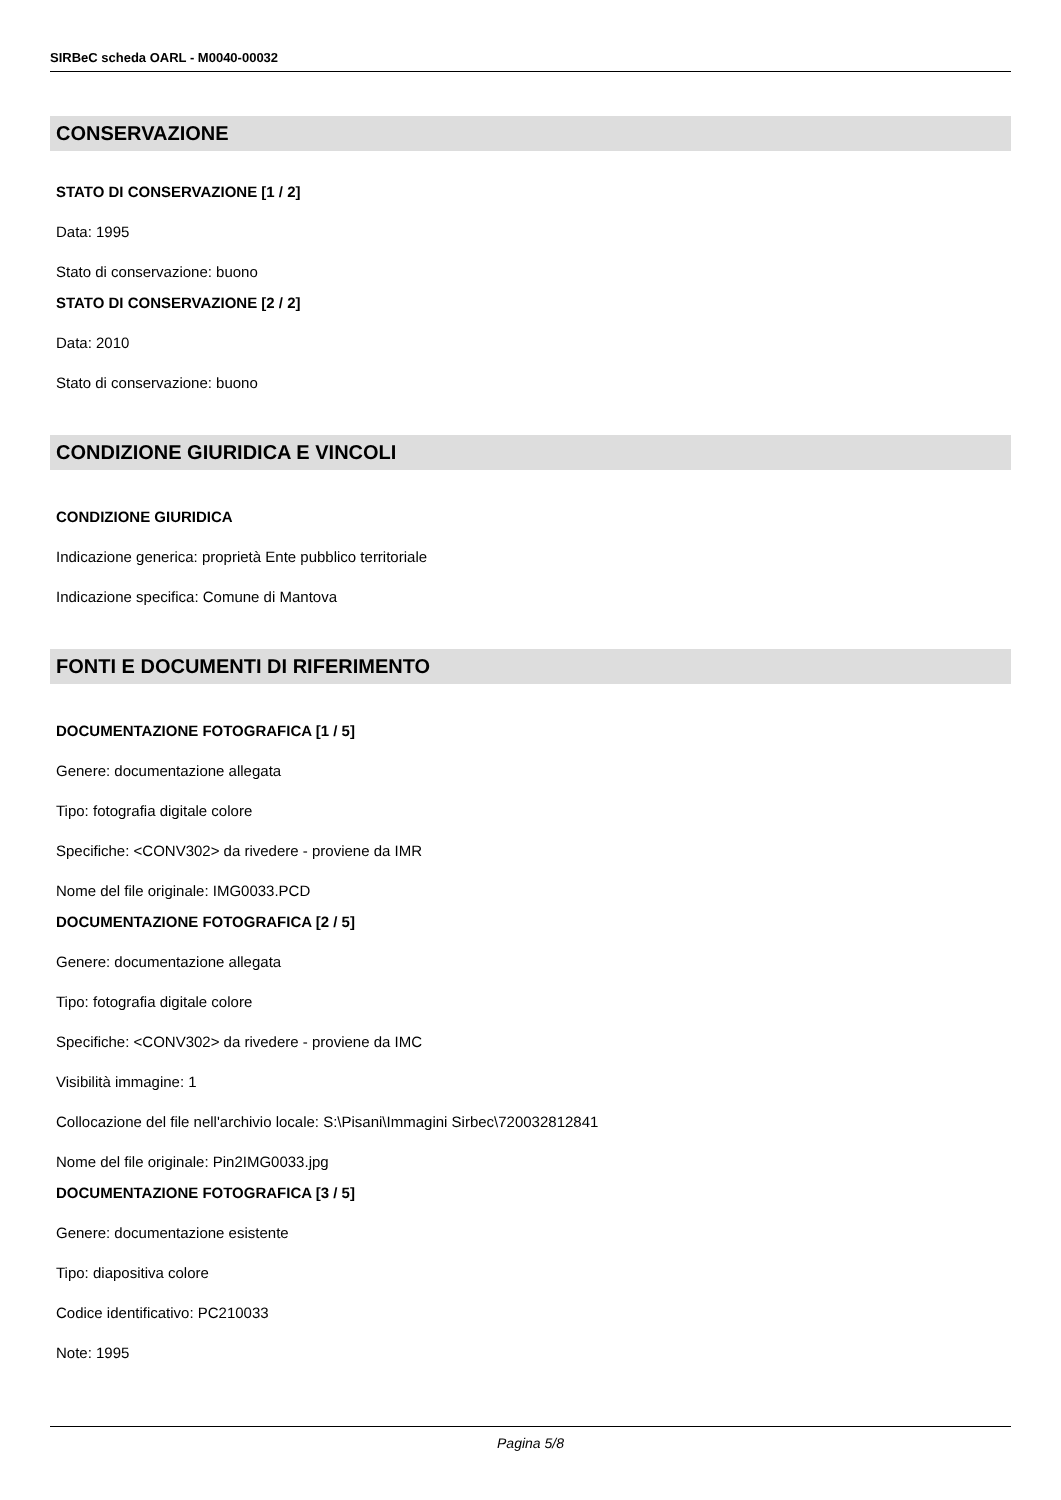SIRBeC scheda OARL - M0040-00032
CONSERVAZIONE
STATO DI CONSERVAZIONE [1 / 2]
Data: 1995
Stato di conservazione: buono
STATO DI CONSERVAZIONE [2 / 2]
Data: 2010
Stato di conservazione: buono
CONDIZIONE GIURIDICA E VINCOLI
CONDIZIONE GIURIDICA
Indicazione generica: proprietà Ente pubblico territoriale
Indicazione specifica: Comune di Mantova
FONTI E DOCUMENTI DI RIFERIMENTO
DOCUMENTAZIONE FOTOGRAFICA [1 / 5]
Genere: documentazione allegata
Tipo: fotografia digitale colore
Specifiche: <CONV302> da rivedere - proviene da IMR
Nome del file originale: IMG0033.PCD
DOCUMENTAZIONE FOTOGRAFICA [2 / 5]
Genere: documentazione allegata
Tipo: fotografia digitale colore
Specifiche: <CONV302> da rivedere - proviene da IMC
Visibilità immagine: 1
Collocazione del file nell'archivio locale: S:\Pisani\Immagini Sirbec\720032812841
Nome del file originale: Pin2IMG0033.jpg
DOCUMENTAZIONE FOTOGRAFICA [3 / 5]
Genere: documentazione esistente
Tipo: diapositiva colore
Codice identificativo: PC210033
Note: 1995
Pagina 5/8